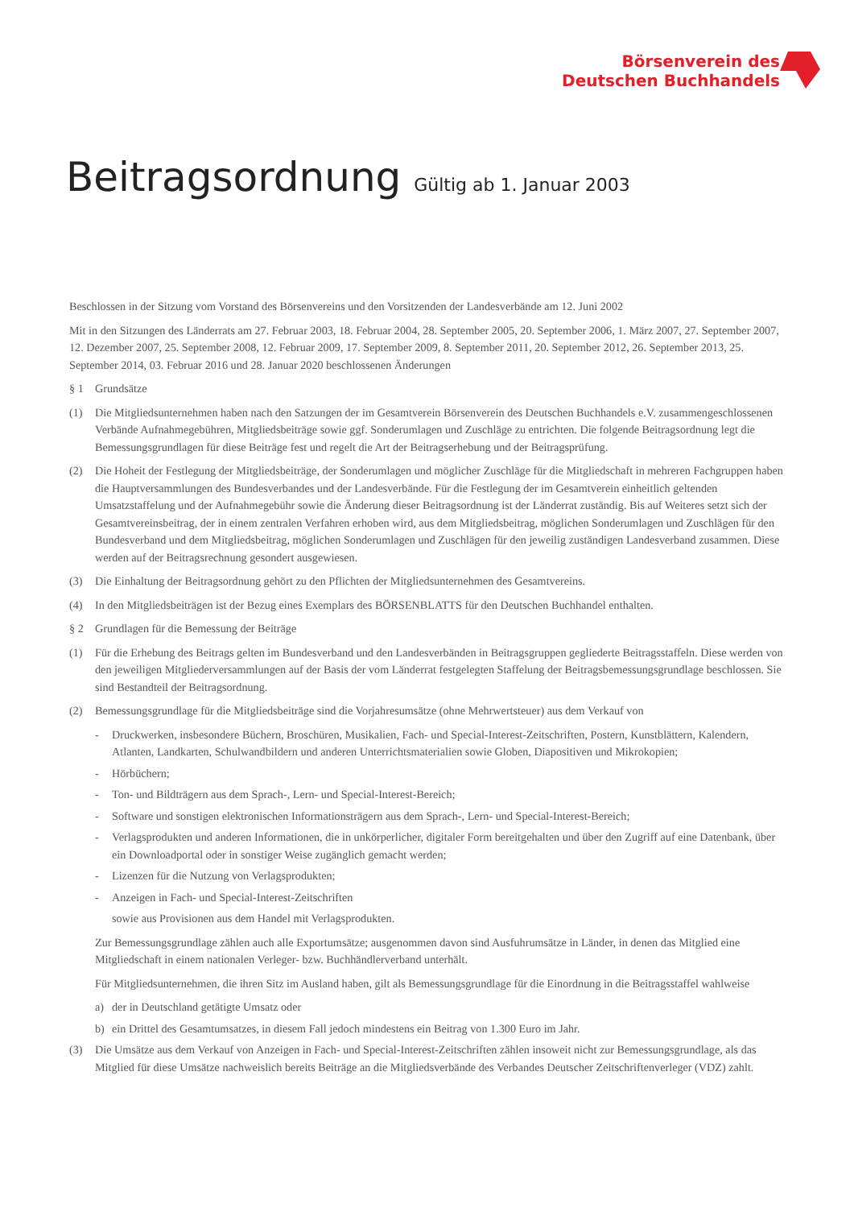Börsenverein des
Deutschen Buchhandels
Beitragsordnung Gültig ab 1. Januar 2003
Beschlossen in der Sitzung vom Vorstand des Börsenvereins und den Vorsitzenden der Landesverbände am 12. Juni 2002
Mit in den Sitzungen des Länderrats am 27. Februar 2003, 18. Februar 2004, 28. September 2005, 20. September 2006, 1. März 2007, 27. September 2007, 12. Dezember 2007, 25. September 2008, 12. Februar 2009, 17. September 2009, 8. September 2011, 20. September 2012, 26. September 2013, 25. September 2014, 03. Februar 2016 und 28. Januar 2020 beschlossenen Änderungen
§ 1 Grundsätze
(1) Die Mitgliedsunternehmen haben nach den Satzungen der im Gesamtverein Börsenverein des Deutschen Buchhandels e.V. zusammengeschlossenen Verbände Aufnahmegebühren, Mitgliedsbeiträge sowie ggf. Sonderumlagen und Zuschläge zu entrichten. Die folgende Beitragsordnung legt die Bemessungsgrundlagen für diese Beiträge fest und regelt die Art der Beitragserhebung und der Beitragsprüfung.
(2) Die Hoheit der Festlegung der Mitgliedsbeiträge, der Sonderumlagen und möglicher Zuschläge für die Mitgliedschaft in mehreren Fachgruppen haben die Hauptversammlungen des Bundesverbandes und der Landesverbände. Für die Festlegung der im Gesamtverein einheitlich geltenden Umsatzstaffelung und der Aufnahmegebühr sowie die Änderung dieser Beitragsordnung ist der Länderrat zuständig. Bis auf Weiteres setzt sich der Gesamtvereinsbeitrag, der in einem zentralen Verfahren erhoben wird, aus dem Mitgliedsbeitrag, möglichen Sonderumlagen und Zuschlägen für den Bundesverband und dem Mitgliedsbeitrag, möglichen Sonderumlagen und Zuschlägen für den jeweilig zuständigen Landesverband zusammen. Diese werden auf der Beitragsrechnung gesondert ausgewiesen.
(3) Die Einhaltung der Beitragsordnung gehört zu den Pflichten der Mitgliedsunternehmen des Gesamtvereins.
(4) In den Mitgliedsbeiträgen ist der Bezug eines Exemplars des BÖRSENBLATTS für den Deutschen Buchhandel enthalten.
§ 2 Grundlagen für die Bemessung der Beiträge
(1) Für die Erhebung des Beitrags gelten im Bundesverband und den Landesverbänden in Beitragsgruppen gegliederte Beitragsstaffeln. Diese werden von den jeweiligen Mitgliederversammlungen auf der Basis der vom Länderrat festgelegten Staffelung der Beitragsbemessungsgrundlage beschlossen. Sie sind Bestandteil der Beitragsordnung.
(2) Bemessungsgrundlage für die Mitgliedsbeiträge sind die Vorjahresumsätze (ohne Mehrwertsteuer) aus dem Verkauf von
- Druckwerken, insbesondere Büchern, Broschüren, Musikalien, Fach- und Special-Interest-Zeitschriften, Postern, Kunstblättern, Kalendern, Atlanten, Landkarten, Schulwandbildern und anderen Unterrichtsmaterialien sowie Globen, Diapositiven und Mikrokopien;
- Hörbüchern;
- Ton- und Bildträgern aus dem Sprach-, Lern- und Special-Interest-Bereich;
- Software und sonstigen elektronischen Informationsträgern aus dem Sprach-, Lern- und Special-Interest-Bereich;
- Verlagsprodukten und anderen Informationen, die in unkörperlicher, digitaler Form bereitgehalten und über den Zugriff auf eine Datenbank, über ein Downloadportal oder in sonstiger Weise zugänglich gemacht werden;
- Lizenzen für die Nutzung von Verlagsprodukten;
- Anzeigen in Fach- und Special-Interest-Zeitschriften
sowie aus Provisionen aus dem Handel mit Verlagsprodukten.
Zur Bemessungsgrundlage zählen auch alle Exportumsätze; ausgenommen davon sind Ausfuhrumsätze in Länder, in denen das Mitglied eine Mitgliedschaft in einem nationalen Verleger- bzw. Buchhändlerverband unterhält.
Für Mitgliedsunternehmen, die ihren Sitz im Ausland haben, gilt als Bemessungsgrundlage für die Einordnung in die Beitragsstaffel wahlweise
a) der in Deutschland getätigte Umsatz oder
b) ein Drittel des Gesamtumsatzes, in diesem Fall jedoch mindestens ein Beitrag von 1.300 Euro im Jahr.
(3) Die Umsätze aus dem Verkauf von Anzeigen in Fach- und Special-Interest-Zeitschriften zählen insoweit nicht zur Bemessungsgrundlage, als das Mitglied für diese Umsätze nachweislich bereits Beiträge an die Mitgliedsverbände des Verbandes Deutscher Zeitschriftenverleger (VDZ) zahlt.